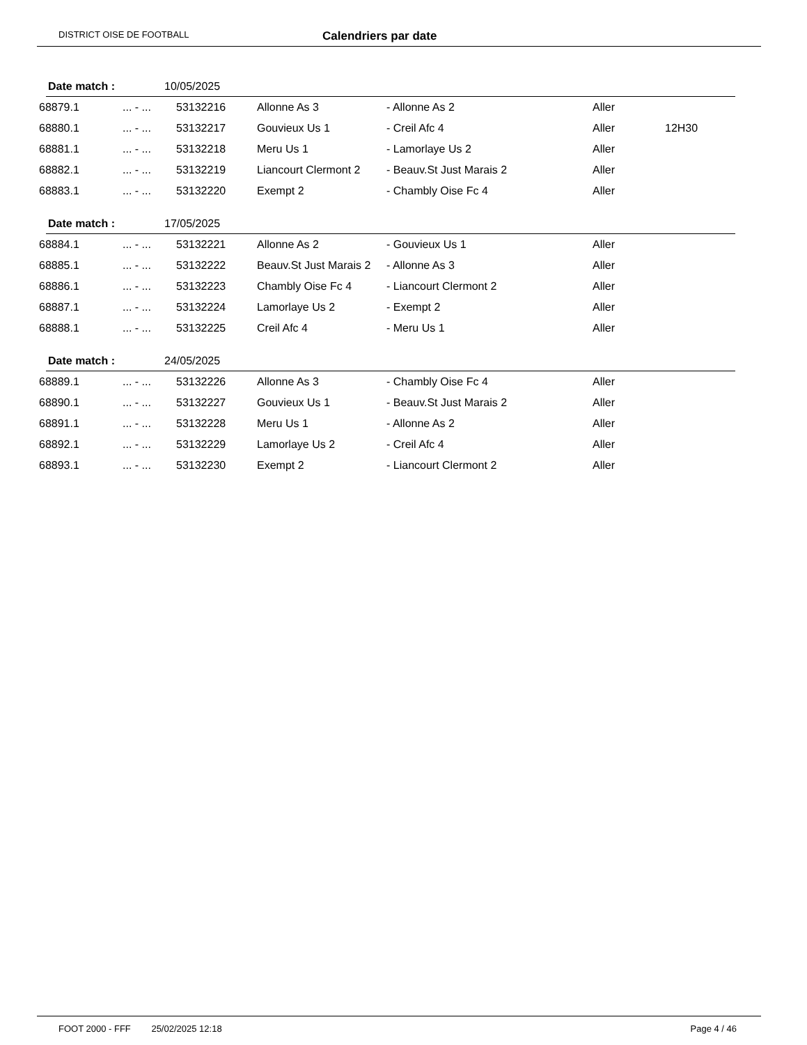DISTRICT OISE DE FOOTBALL Calendriers par date
Date match : 10/05/2025
| 68879.1 | ... - ... | 53132216 | Allonne As 3 | - Allonne As 2 | Aller | |
| 68880.1 | ... - ... | 53132217 | Gouvieux Us 1 | - Creil Afc 4 | Aller | 12H30 |
| 68881.1 | ... - ... | 53132218 | Meru Us 1 | - Lamorlaye Us 2 | Aller | |
| 68882.1 | ... - ... | 53132219 | Liancourt Clermont 2 | - Beauv.St Just Marais 2 | Aller | |
| 68883.1 | ... - ... | 53132220 | Exempt 2 | - Chambly Oise Fc 4 | Aller | |
Date match : 17/05/2025
| 68884.1 | ... - ... | 53132221 | Allonne As 2 | - Gouvieux Us 1 | Aller | |
| 68885.1 | ... - ... | 53132222 | Beauv.St Just Marais 2 | - Allonne As 3 | Aller | |
| 68886.1 | ... - ... | 53132223 | Chambly Oise Fc 4 | - Liancourt Clermont 2 | Aller | |
| 68887.1 | ... - ... | 53132224 | Lamorlaye Us 2 | - Exempt 2 | Aller | |
| 68888.1 | ... - ... | 53132225 | Creil Afc 4 | - Meru Us 1 | Aller | |
Date match : 24/05/2025
| 68889.1 | ... - ... | 53132226 | Allonne As 3 | - Chambly Oise Fc 4 | Aller | |
| 68890.1 | ... - ... | 53132227 | Gouvieux Us 1 | - Beauv.St Just Marais 2 | Aller | |
| 68891.1 | ... - ... | 53132228 | Meru Us 1 | - Allonne As 2 | Aller | |
| 68892.1 | ... - ... | 53132229 | Lamorlaye Us 2 | - Creil Afc 4 | Aller | |
| 68893.1 | ... - ... | 53132230 | Exempt 2 | - Liancourt Clermont 2 | Aller | |
FOOT 2000 - FFF 25/02/2025 12:18 Page 4 / 46